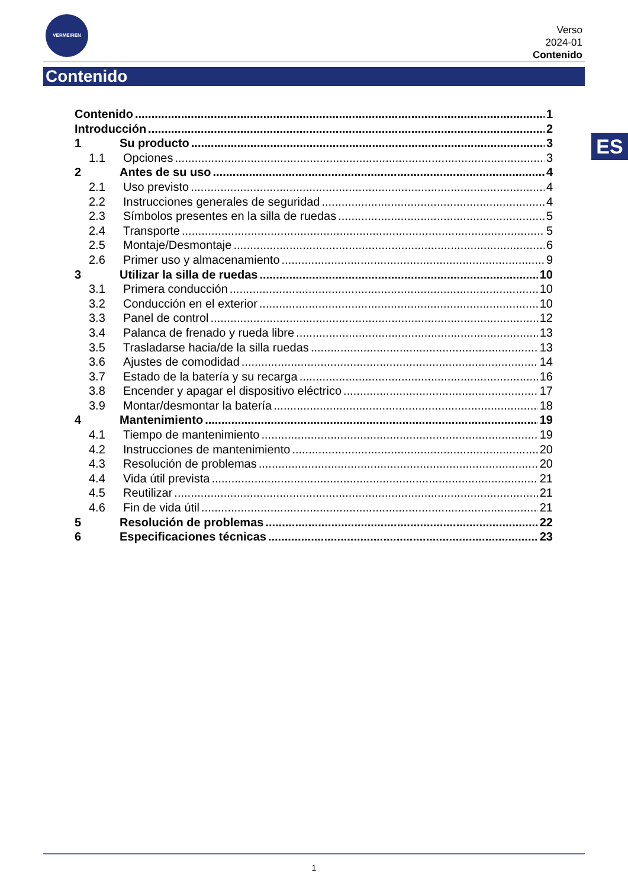VERMEIREN
Verso
2024-01
Contenido
Contenido
ES
Contenido 1
Introducción 2
1 Su producto 3
1.1 Opciones 3
2 Antes de su uso 4
2.1 Uso previsto 4
2.2 Instrucciones generales de seguridad 4
2.3 Símbolos presentes en la silla de ruedas 5
2.4 Transporte 5
2.5 Montaje/Desmontaje 6
2.6 Primer uso y almacenamiento 9
3 Utilizar la silla de ruedas 10
3.1 Primera conducción 10
3.2 Conducción en el exterior 10
3.3 Panel de control 12
3.4 Palanca de frenado y rueda libre 13
3.5 Trasladarse hacia/de la silla ruedas 13
3.6 Ajustes de comodidad 14
3.7 Estado de la batería y su recarga 16
3.8 Encender y apagar el dispositivo eléctrico 17
3.9 Montar/desmontar la batería 18
4 Mantenimiento 19
4.1 Tiempo de mantenimiento 19
4.2 Instrucciones de mantenimiento 20
4.3 Resolución de problemas 20
4.4 Vida útil prevista 21
4.5 Reutilizar 21
4.6 Fin de vida útil 21
5 Resolución de problemas 22
6 Especificaciones técnicas 23
1